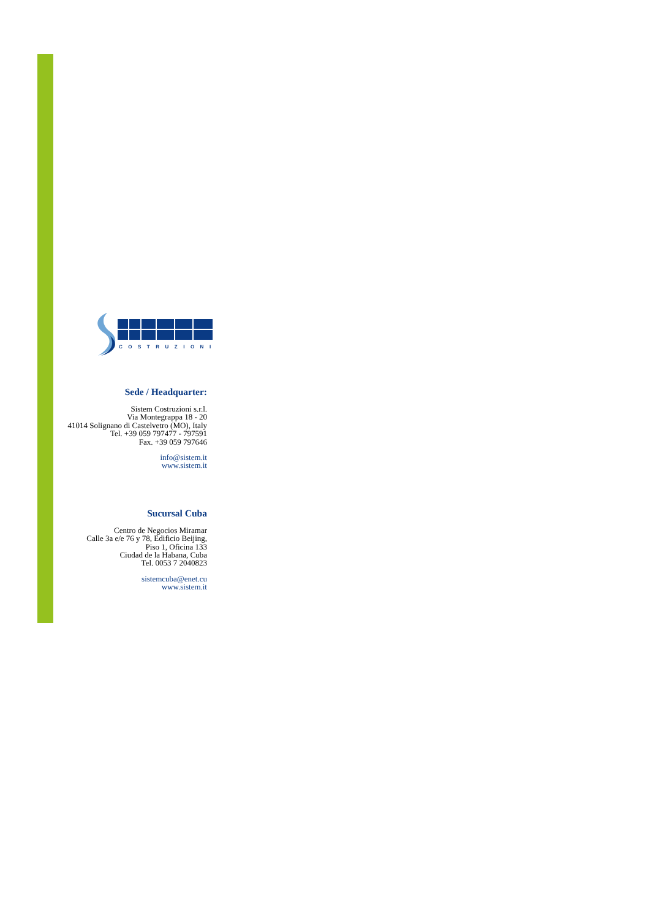COSTRUZIONI
Sede / Headquarter:
Sistem Costruzioni s.r.l.
Via Montegrappa 18 - 20
41014 Solignano di Castelvetro (MO), Italy
Tel. +39 059 797477 - 797591
Fax. +39 059 797646
info@sistem.it
www.sistem.it
Sucursal Cuba
Centro de Negocios Miramar
Calle 3a e/e 76 y 78, Edificio Beijing,
Piso 1, Oficina 133
Ciudad de la Habana, Cuba
Tel. 0053 7 2040823
sistemcuba@enet.cu
www.sistem.it